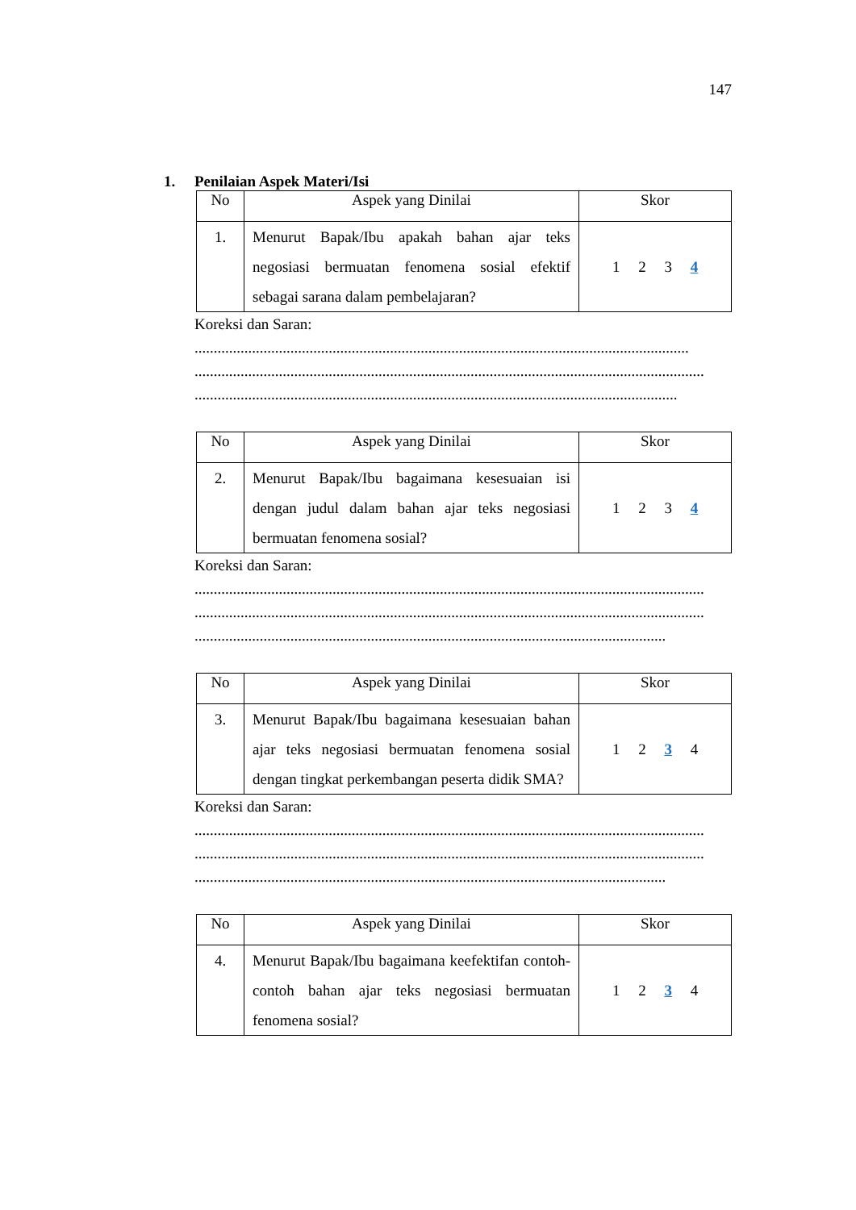147
1. Penilaian Aspek Materi/Isi
| No | Aspek yang Dinilai | Skor |
| --- | --- | --- |
| 1. | Menurut Bapak/Ibu apakah bahan ajar teks negosiasi bermuatan fenomena sosial efektif sebagai sarana dalam pembelajaran? | 1 2 3 4 |
Koreksi dan Saran:
.................................................................................................................................
.....................................................................................................................................
..............................................................................................................................
| No | Aspek yang Dinilai | Skor |
| --- | --- | --- |
| 2. | Menurut Bapak/Ibu bagaimana kesesuaian isi dengan judul dalam bahan ajar teks negosiasi bermuatan fenomena sosial? | 1 2 3 4 |
Koreksi dan Saran:
.....................................................................................................................................
.....................................................................................................................................
...........................................................................................................................
| No | Aspek yang Dinilai | Skor |
| --- | --- | --- |
| 3. | Menurut Bapak/Ibu bagaimana kesesuaian bahan ajar teks negosiasi bermuatan fenomena sosial dengan tingkat perkembangan peserta didik SMA? | 1 2 3 4 |
Koreksi dan Saran:
.....................................................................................................................................
.....................................................................................................................................
...........................................................................................................................
| No | Aspek yang Dinilai | Skor |
| --- | --- | --- |
| 4. | Menurut Bapak/Ibu bagaimana keefektifan contoh-contoh bahan ajar teks negosiasi bermuatan fenomena sosial? | 1 2 3 4 |